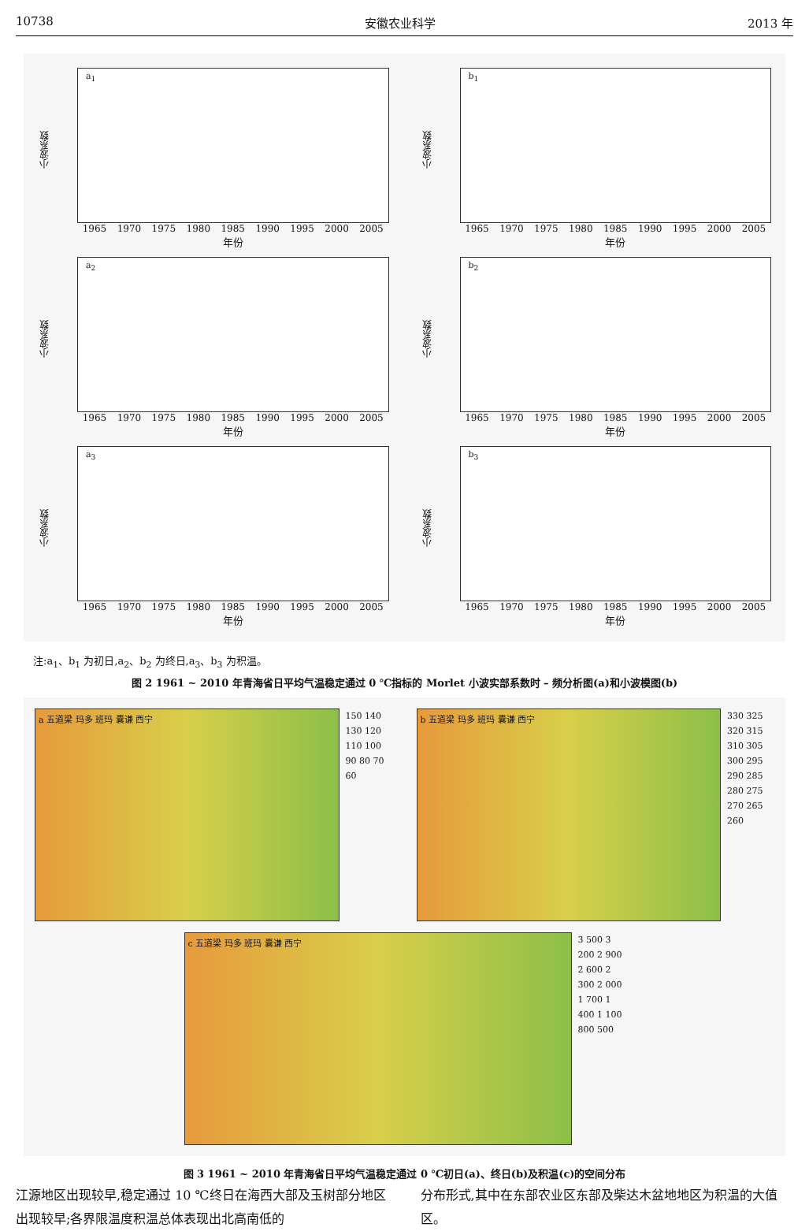10738 安徽农业科学 2013 年
小波系数
a<sub>1</sub>
1965 1970 1975 1980 1985 1990 1995 2000 2005
年份
小波系数
b<sub>1</sub>
1965 1970 1975 1980 1985 1990 1995 2000 2005
年份
小波系数
a<sub>2</sub>
1965 1970 1975 1980 1985 1990 1995 2000 2005
年份
小波系数
b<sub>2</sub>
1965 1970 1975 1980 1985 1990 1995 2000 2005
年份
小波系数
a<sub>3</sub>
1965 1970 1975 1980 1985 1990 1995 2000 2005
年份
小波系数
b<sub>3</sub>
1965 1970 1975 1980 1985 1990 1995 2000 2005
年份
注:a<sub>1</sub>、b<sub>1</sub> 为初日,a<sub>2</sub>、b<sub>2</sub> 为终日,a<sub>3</sub>、b<sub>3</sub> 为积温。
图 2 1961 ~ 2010 年青海省日平均气温稳定通过 0 ℃指标的 Morlet 小波实部系数时 – 频分析图(a)和小波模图(b)
a 五道梁 玛多 班玛 囊谦 西宁
150 140 130 120 110 100 90 80 70 60
b 五道梁 玛多 班玛 囊谦 西宁
330 325 320 315 310 305 300 295 290 285 280 275 270 265 260
c 五道梁 玛多 班玛 囊谦 西宁
3 500 3 200 2 900 2 600 2 300 2 000 1 700 1 400 1 100 800 500
图 3 1961 ~ 2010 年青海省日平均气温稳定通过 0 ℃初日(a)、终日(b)及积温(c)的空间分布
江源地区出现较早,稳定通过 10 ℃终日在海西大部及玉树部分地区出现较早;各界限温度积温总体表现出北高南低的
分布形式,其中在东部农业区东部及柴达木盆地地区为积温的大值区。